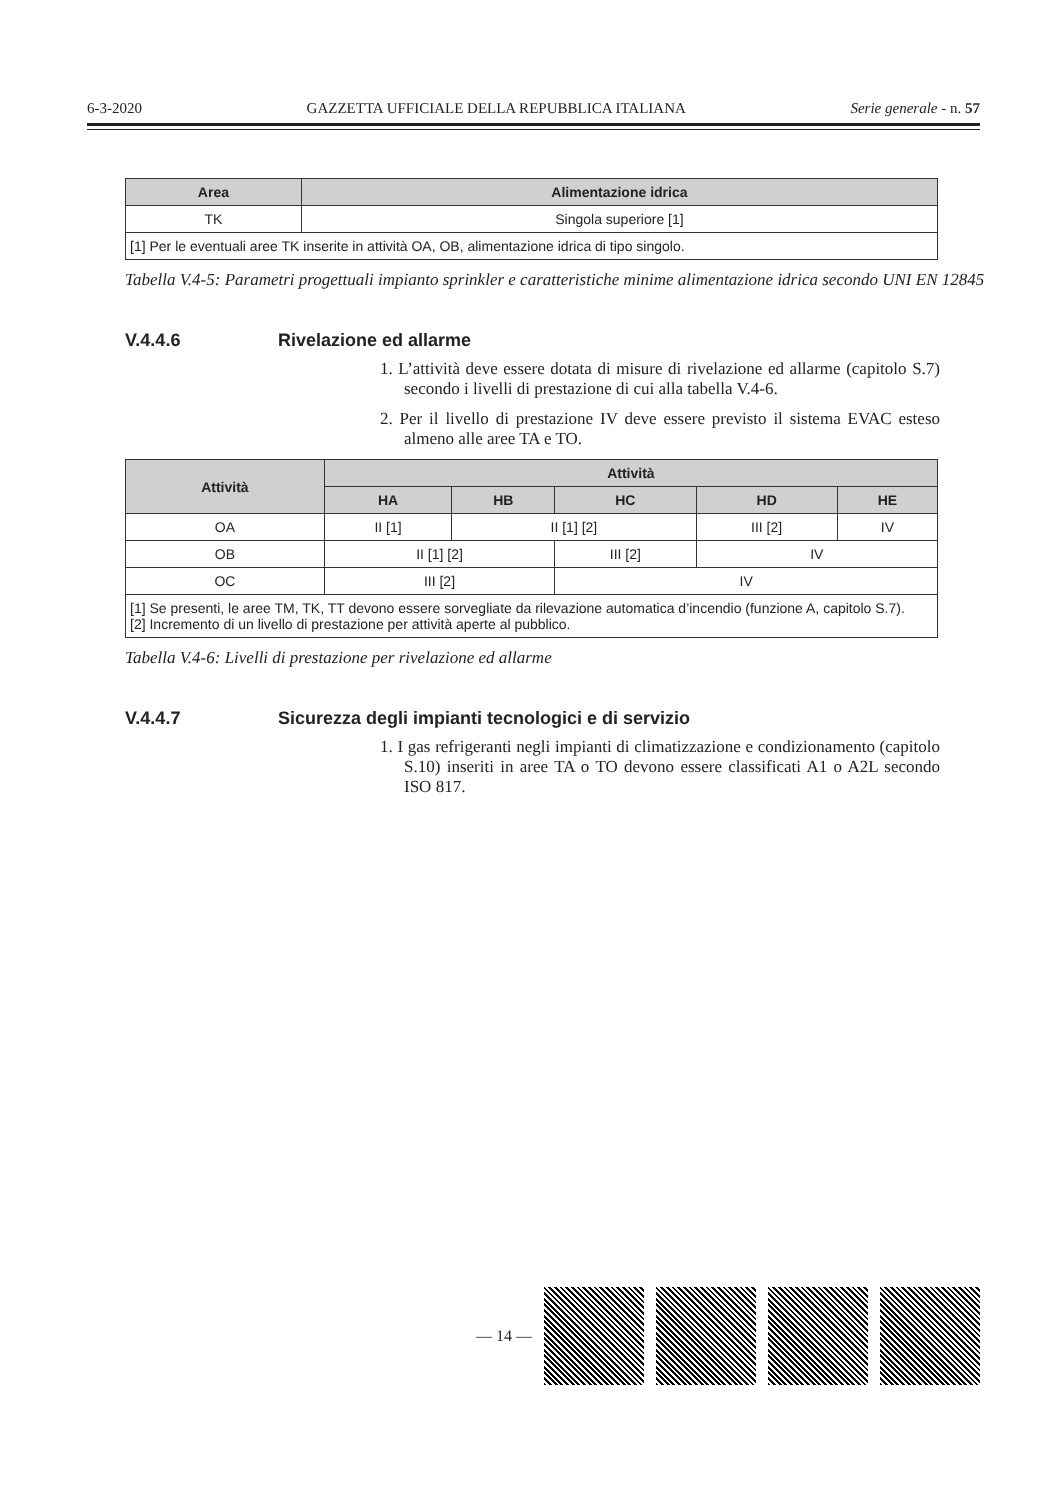6-3-2020 GAZZETTA UFFICIALE DELLA REPUBBLICA ITALIANA Serie generale - n. 57
| Area | Alimentazione idrica |
| --- | --- |
| TK | Singola superiore [1] |
| [1] Per le eventuali aree TK inserite in attività OA, OB, alimentazione idrica di tipo singolo. | |
Tabella V.4-5: Parametri progettuali impianto sprinkler e caratteristiche minime alimentazione idrica secondo UNI EN 12845
V.4.4.6 Rivelazione ed allarme
1. L’attività deve essere dotata di misure di rivelazione ed allarme (capitolo S.7) secondo i livelli di prestazione di cui alla tabella V.4-6.
2. Per il livello di prestazione IV deve essere previsto il sistema EVAC esteso almeno alle aree TA e TO.
| Attività | Attività | | | | |
| --- | --- | --- | --- | --- | --- |
| | HA | HB | HC | HD | HE |
| OA | II [1] | II [1] [2] | | III [2] | IV |
| OB | II [1] [2] | | III [2] | IV | |
| OC | III [2] | | IV | | |
| [1] Se presenti, le aree TM, TK, TT devono essere sorvegliate da rilevazione automatica d’incendio (funzione A, capitolo S.7). [2] Incremento di un livello di prestazione per attività aperte al pubblico. | | | | | |
Tabella V.4-6: Livelli di prestazione per rivelazione ed allarme
V.4.4.7 Sicurezza degli impianti tecnologici e di servizio
1. I gas refrigeranti negli impianti di climatizzazione e condizionamento (capitolo S.10) inseriti in aree TA o TO devono essere classificati A1 o A2L secondo ISO 817.
— 14 —